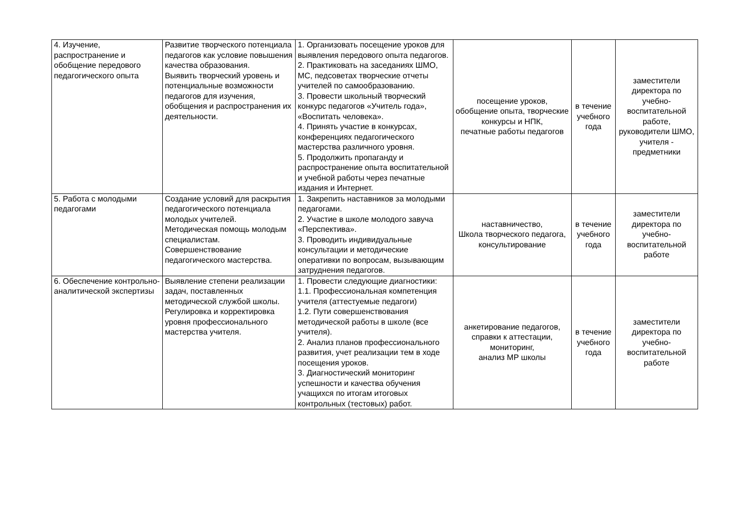| 4. Изучение, распространение и обобщение передового педагогического опыта | Развитие творческого потенциала педагогов как условие повышения качества образования. Выявить творческий уровень и потенциальные возможности педагогов для изучения, обобщения и распространения их деятельности. | 1. Организовать посещение уроков для выявления передового опыта педагогов. 2. Практиковать на заседаниях ШМО, МС, педсоветах творческие отчеты учителей по самообразованию. 3. Провести школьный творческий конкурс педагогов «Учитель года», «Воспитать человека». 4. Принять участие в конкурсах, конференциях педагогического мастерства различного уровня. 5. Продолжить пропаганду и распространение опыта воспитательной и учебной работы через печатные издания и Интернет. | посещение уроков, обобщение опыта, творческие конкурсы и НПК, печатные работы педагогов | в течение учебного года | заместители директора по учебно-воспитательной работе, руководители ШМО, учителя - предметники |
| 5. Работа с молодыми педагогами | Создание условий для раскрытия педагогического потенциала молодых учителей. Методическая помощь молодым специалистам. Совершенствование педагогического мастерства. | 1. Закрепить наставников за молодыми педагогами. 2. Участие в школе молодого завуча «Перспектива». 3. Проводить индивидуальные консультации и методические оперативки по вопросам, вызывающим затруднения педагогов. | наставничество, Школа творческого педагога, консультирование | в течение учебного года | заместители директора по учебно-воспитательной работе |
| 6. Обеспечение контрольно-аналитической экспертизы | Выявление степени реализации задач, поставленных методической службой школы. Регулировка и корректировка уровня профессионального мастерства учителя. | 1. Провести следующие диагностики: 1.1. Профессиональная компетенция учителя (аттестуемые педагоги) 1.2. Пути совершенствования методической работы в школе (все учителя). 2. Анализ планов профессионального развития, учет реализации тем в ходе посещения уроков. 3. Диагностический мониторинг успешности и качества обучения учащихся по итогам итоговых контрольных (тестовых) работ. | анкетирование педагогов, справки к аттестации, мониторинг, анализ МР школы | в течение учебного года | заместители директора по учебно-воспитательной работе |